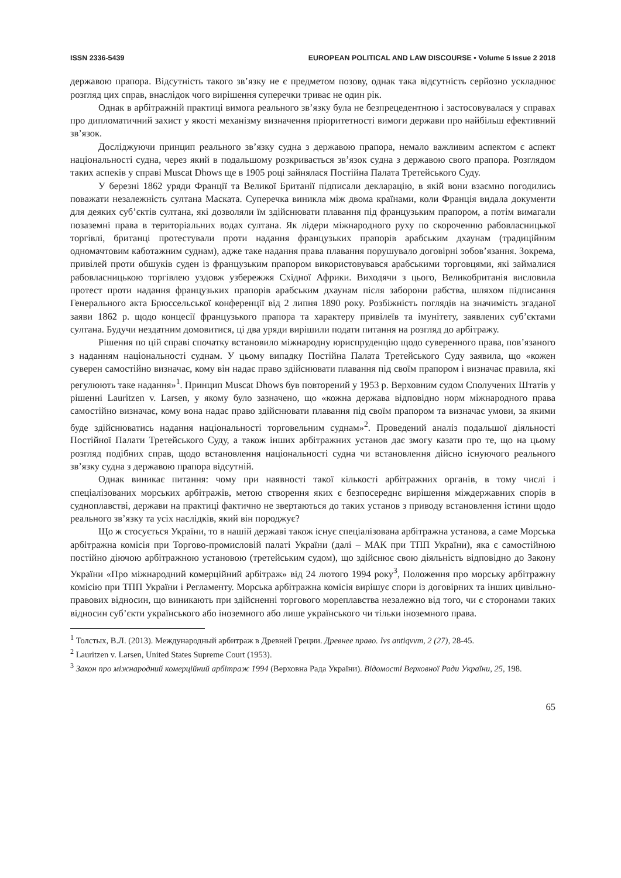ISSN 2336-5439 EUROPEAN POLITICAL AND LAW DISCOURSE • Volume 5 Issue 2 2018
державою прапора. Відсутність такого зв’язку не є предметом позову, однак така відсутність серйозно ускладнює розгляд цих справ, внаслідок чого вирішення суперечки триває не один рік.
Однак в арбітражній практиці вимога реального зв’язку була не безпрецедентною і застосовувалася у справах про дипломатичний захист у якості механізму визначення пріоритетності вимоги держави про найбільш ефективний зв’язок.
Досліджуючи принцип реального зв’язку судна з державою прапора, немало важливим аспектом є аспект національності судна, через який в подальшому розкривається зв’язок судна з державою свого прапора. Розглядом таких аспеків у справі Muscat Dhows ще в 1905 році зайнялася Постійна Палата Третейського Суду.
У березні 1862 уряди Франції та Великої Британії підписали декларацію, в якій вони взаємно погодились поважати незалежність султана Маската. Суперечка виникла між двома країнами, коли Франція видала документи для деяких суб’єктів султана, які дозволяли їм здійснювати плавання під французьким прапором, а потім вимагали позаземні права в територіальних водах султана. Як лідери міжнародного руху по скороченню рабовласницької торгівлі, британці протестували проти надання французьких прапорів арабським дхаунам (традиційним одномачтовим каботажним суднам), адже таке надання права плавання порушувало договірні зобов’язання. Зокрема, привілей проти обшуків суден із французьким прапором використовувався арабськими торговцями, які займалися рабовласницькою торгівлею уздовж узбережжя Східної Африки. Виходячи з цього, Великобританія висловила протест проти надання французьких прапорів арабським дхаунам після заборони рабства, шляхом підписання Генерального акта Брюссельської конференції від 2 липня 1890 року. Розбіжність поглядів на значимість згаданої заяви 1862 р. щодо концесії французького прапора та характеру привілеїв та імунітету, заявлених суб’єктами султана. Будучи нездатним домовитися, ці два уряди вирішили подати питання на розгляд до арбітражу.
Рішення по цій справі спочатку встановило міжнародну юриспруденцію щодо суверенного права, пов’язаного з наданням національності суднам. У цьому випадку Постійна Палата Третейського Суду заявила, що «кожен суверен самостійно визначає, кому він надає право здійснювати плавання під своїм прапором і визначає правила, які регулюють таке надання»<sup>1</sup>. Принцип Muscat Dhows був повторений у 1953 р. Верховним судом Сполучених Штатів у рішенні Lauritzen v. Larsen, у якому було зазначено, що «кожна держава відповідно норм міжнародного права самостійно визначає, кому вона надає право здійснювати плавання під своїм прапором та визначає умови, за якими буде здійснюватись надання національності торговельним суднам»<sup>2</sup>. Проведений аналіз подальшої діяльності Постійної Палати Третейського Суду, а також інших арбітражних установ дає змогу казати про те, що на цьому розгляд подібних справ, щодо встановлення національності судна чи встановлення дійсно існуючого реального зв’язку судна з державою прапора відсутній.
Однак виникає питання: чому при наявності такої кількості арбітражних органів, в тому числі і спеціалізованих морських арбітражів, метою створення яких є безпосереднє вирішення міждержавних спорів в судноплавстві, держави на практиці фактично не звертаються до таких установ з приводу встановлення істини щодо реального зв’язку та усіх наслідків, який він породжує?
Що ж стосується України, то в нашій державі також існує спеціалізована арбітражна установа, а саме Морська арбітражна комісія при Торгово-промисловій палаті України (далі – МАК при ТПП України), яка є самостійною постійно діючою арбітражною установою (третейським судом), що здійснює свою діяльність відповідно до Закону України «Про міжнародний комерційний арбітраж» від 24 лютого 1994 року<sup>3</sup>, Положення про морську арбітражну комісію при ТПП України і Регламенту. Морська арбітражна комісія вирішує спори із договірних та інших цивільно-правових відносин, що виникають при здійсненні торгового мореплавства незалежно від того, чи є сторонами таких відносин суб’єкти українського або іноземного або лише українського чи тільки іноземного права.
<sup>1</sup> Толстых, В.Л. (2013). Международный арбитраж в Древней Греции. Древнее право. Ivs antiqvvm, 2 (27), 28-45.
<sup>2</sup> Lauritzen v. Larsen, United States Supreme Court (1953).
<sup>3</sup> Закон про міжнародний комерційний арбітраж 1994 (Верховна Рада України). Відомості Верховної Ради України, 25, 198.
65